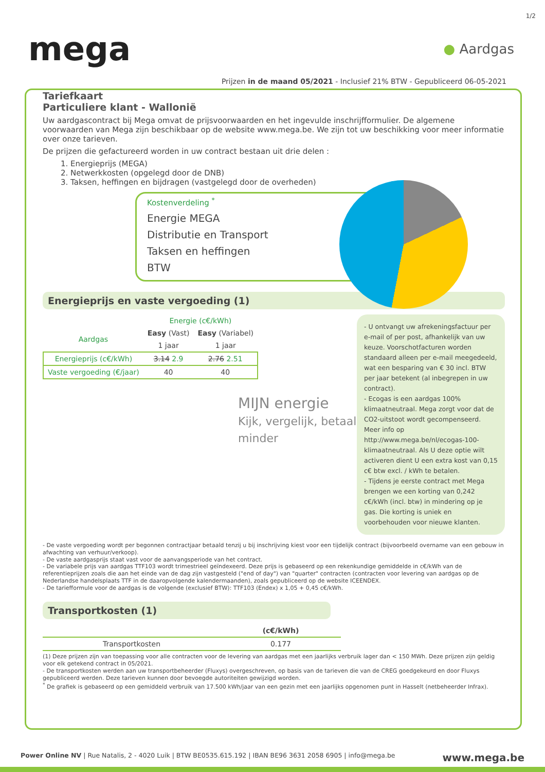1/2
mega
● Aardgas
Prijzen in de maand 05/2021 - Inclusief 21% BTW - Gepubliceerd 06-05-2021
Tariefkaart
Particuliere klant - Wallonië
Uw aardgascontract bij Mega omvat de prijsvoorwaarden en het ingevulde inschrijfformulier. De algemene voorwaarden van Mega zijn beschikbaar op de website www.mega.be. We zijn tot uw beschikking voor meer informatie over onze tarieven.
De prijzen die gefactureerd worden in uw contract bestaan uit drie delen :
1. Energieprijs (MEGA)
2. Netwerkkosten (opgelegd door de DNB)
3. Taksen, heffingen en bijdragen (vastgelegd door de overheden)
Kostenverdeling <sup>*</sup>
Energie MEGA
Distributie en Transport
Taksen en heffingen
BTW
Energieprijs en vaste vergoeding (1)
- U ontvangt uw afrekeningsfactuur per e-mail of per post, afhankelijk van uw keuze. Voorschotfacturen worden standaard alleen per e-mail meegedeeld, wat een besparing van € 30 incl. BTW per jaar betekent (al inbegrepen in uw contract).
- Ecogas is een aardgas 100% klimaatneutraal. Mega zorgt voor dat de CO2-uitstoot wordt gecompenseerd. Meer info op http://www.mega.be/nl/ecogas-100-klimaatneutraal. Als U deze optie wilt activeren dient U een extra kost van 0,15 c€ btw excl. / kWh te betalen.
- Tijdens je eerste contract met Mega brengen we een korting van 0,242 c€/kWh (incl. btw) in mindering op je gas. Die korting is uniek en voorbehouden voor nieuwe klanten.
| | Energie (c€/kWh) | |
| --- | --- | --- |
| Aardgas | Easy (Vast) | Easy (Variabel) |
| | 1 jaar | 1 jaar |
| Energieprijs (c€/kWh) | 3.14 2.9 | 2.76 2.51 |
| Vaste vergoeding (€/jaar) | 40 | 40 |
MIJN energie
Kijk, vergelijk, betaal minder
- De vaste vergoeding wordt per begonnen contractjaar betaald tenzij u bij inschrijving kiest voor een tijdelijk contract (bijvoorbeeld overname van een gebouw in afwachting van verhuur/verkoop).
- De vaste aardgasprijs staat vast voor de aanvangsperiode van het contract.
- De variabele prijs van aardgas TTF103 wordt trimestrieel geïndexeerd. Deze prijs is gebaseerd op een rekenkundige gemiddelde in c€/kWh van de referentieprijzen zoals die aan het einde van de dag zijn vastgesteld ("end of day") van "quarter" contracten (contracten voor levering van aardgas op de Nederlandse handelsplaats TTF in de daaropvolgende kalendermaanden), zoals gepubliceerd op de website ICEENDEX.
- De tariefformule voor de aardgas is de volgende (exclusief BTW): TTF103 (Endex) x 1,05 + 0,45 c€/kWh.
Transportkosten (1)
| | (c€/kWh) |
| --- | --- |
| Transportkosten | 0.177 |
(1) Deze prijzen zijn van toepassing voor alle contracten voor de levering van aardgas met een jaarlijks verbruik lager dan < 150 MWh. Deze prijzen zijn geldig voor elk getekend contract in 05/2021.
- De transportkosten werden aan uw transportbeheerder (Fluxys) overgeschreven, op basis van de tarieven die van de CREG goedgekeurd en door Fluxys gepubliceerd werden. Deze tarieven kunnen door bevoegde autoriteiten gewijzigd worden.
<sup>*</sup> De grafiek is gebaseerd op een gemiddeld verbruik van 17.500 kWh/jaar van een gezin met een jaarlijks opgenomen punt in Hasselt (netbeheerder Infrax).
Power Online NV | Rue Natalis, 2 - 4020 Luik | BTW BE0535.615.192 | IBAN BE96 3631 2058 6905 | info@mega.be www.mega.be